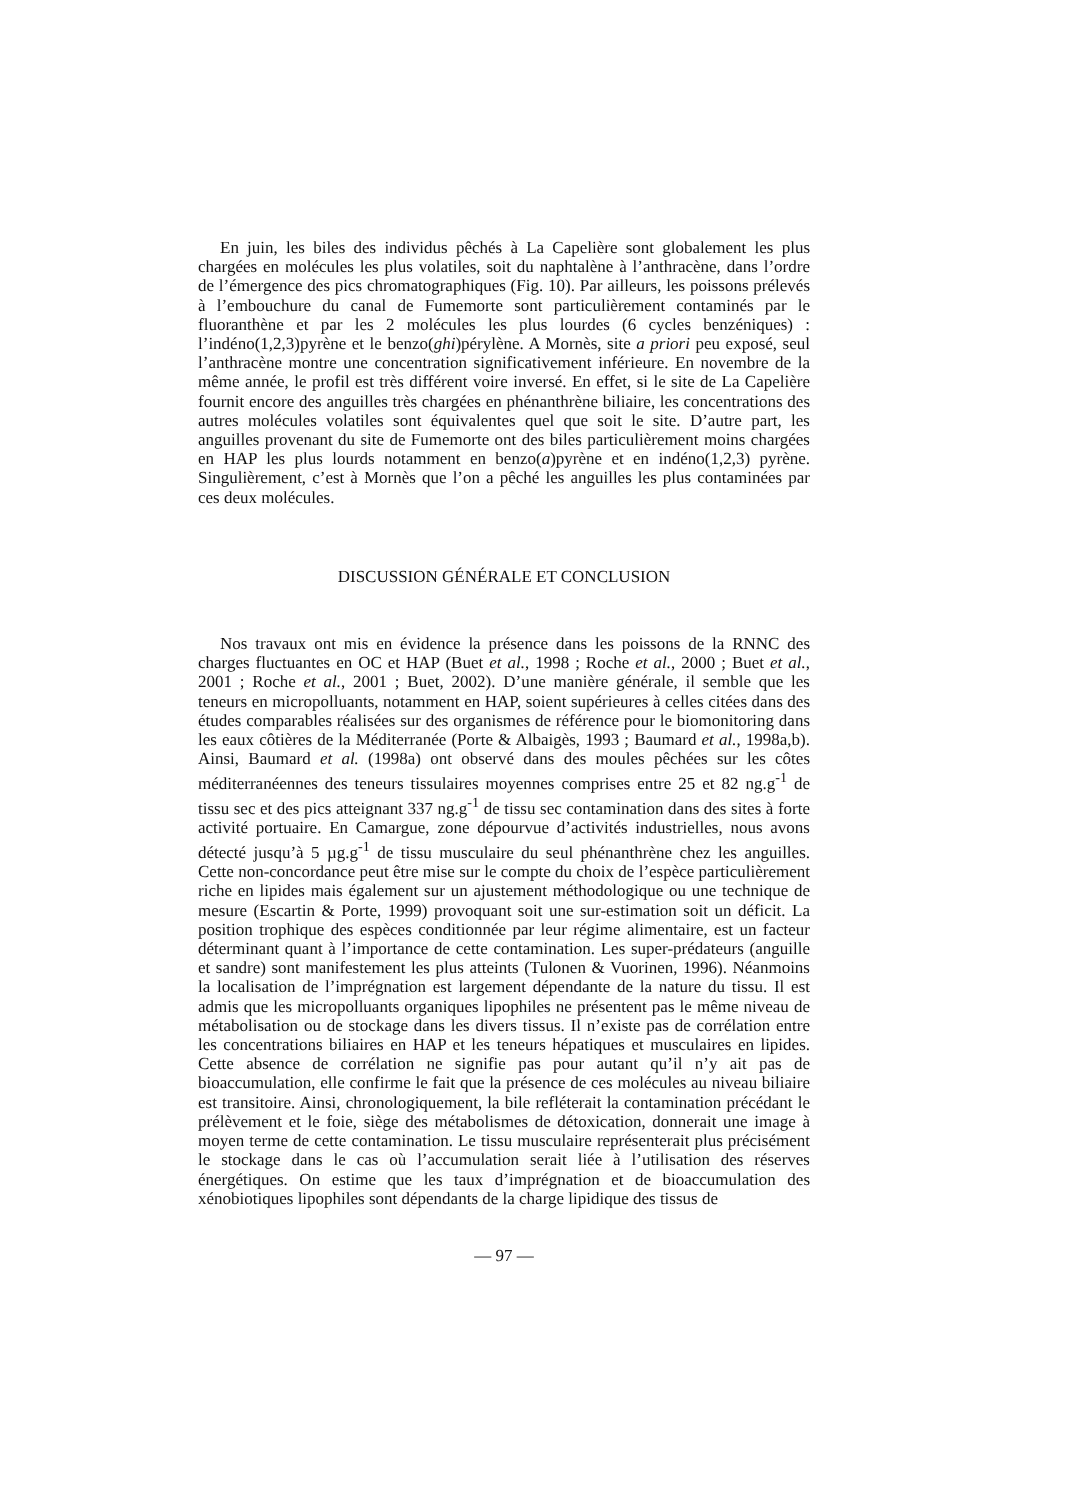En juin, les biles des individus pêchés à La Capelière sont globalement les plus chargées en molécules les plus volatiles, soit du naphtalène à l’anthracène, dans l’ordre de l’émergence des pics chromatographiques (Fig. 10). Par ailleurs, les poissons prélevés à l’embouchure du canal de Fumemorte sont particulièrement contaminés par le fluoranthène et par les 2 molécules les plus lourdes (6 cycles benzéniques) : l’indéno(1,2,3)pyrène et le benzo(ghi)pérylène. A Mornès, site a priori peu exposé, seul l’anthracène montre une concentration significativement inférieure. En novembre de la même année, le profil est très différent voire inversé. En effet, si le site de La Capelière fournit encore des anguilles très chargées en phénanthrène biliaire, les concentrations des autres molécules volatiles sont équivalentes quel que soit le site. D’autre part, les anguilles provenant du site de Fumemorte ont des biles particulièrement moins chargées en HAP les plus lourds notamment en benzo(a)pyrène et en indéno(1,2,3) pyrène. Singulièrement, c’est à Mornès que l’on a pêché les anguilles les plus contaminées par ces deux molécules.
DISCUSSION GÉNÉRALE ET CONCLUSION
Nos travaux ont mis en évidence la présence dans les poissons de la RNNC des charges fluctuantes en OC et HAP (Buet et al., 1998 ; Roche et al., 2000 ; Buet et al., 2001 ; Roche et al., 2001 ; Buet, 2002). D’une manière générale, il semble que les teneurs en micropolluants, notamment en HAP, soient supérieures à celles citées dans des études comparables réalisées sur des organismes de référence pour le biomonitoring dans les eaux côtières de la Méditerranée (Porte & Albaigès, 1993 ; Baumard et al., 1998a,b). Ainsi, Baumard et al. (1998a) ont observé dans des moules pêchées sur les côtes méditerranéennes des teneurs tissulaires moyennes comprises entre 25 et 82 ng.g<sup>-1</sup> de tissu sec et des pics atteignant 337 ng.g<sup>-1</sup> de tissu sec contamination dans des sites à forte activité portuaire. En Camargue, zone dépourvue d’activités industrielles, nous avons détecté jusqu’à 5 µg.g<sup>-1</sup> de tissu musculaire du seul phénanthrène chez les anguilles. Cette non-concordance peut être mise sur le compte du choix de l’espèce particulièrement riche en lipides mais également sur un ajustement méthodologique ou une technique de mesure (Escartin & Porte, 1999) provoquant soit une sur-estimation soit un déficit. La position trophique des espèces conditionnée par leur régime alimentaire, est un facteur déterminant quant à l’importance de cette contamination. Les super-prédateurs (anguille et sandre) sont manifestement les plus atteints (Tulonen & Vuorinen, 1996). Néanmoins la localisation de l’imprégnation est largement dépendante de la nature du tissu. Il est admis que les micropolluants organiques lipophiles ne présentent pas le même niveau de métabolisation ou de stockage dans les divers tissus. Il n’existe pas de corrélation entre les concentrations biliaires en HAP et les teneurs hépatiques et musculaires en lipides. Cette absence de corrélation ne signifie pas pour autant qu’il n’y ait pas de bioaccumulation, elle confirme le fait que la présence de ces molécules au niveau biliaire est transitoire. Ainsi, chronologiquement, la bile refléterait la contamination précédant le prélèvement et le foie, siège des métabolismes de détoxication, donnerait une image à moyen terme de cette contamination. Le tissu musculaire représenterait plus précisément le stockage dans le cas où l’accumulation serait liée à l’utilisation des réserves énergétiques. On estime que les taux d’imprégnation et de bioaccumulation des xénobiotiques lipophiles sont dépendants de la charge lipidique des tissus de
— 97 —